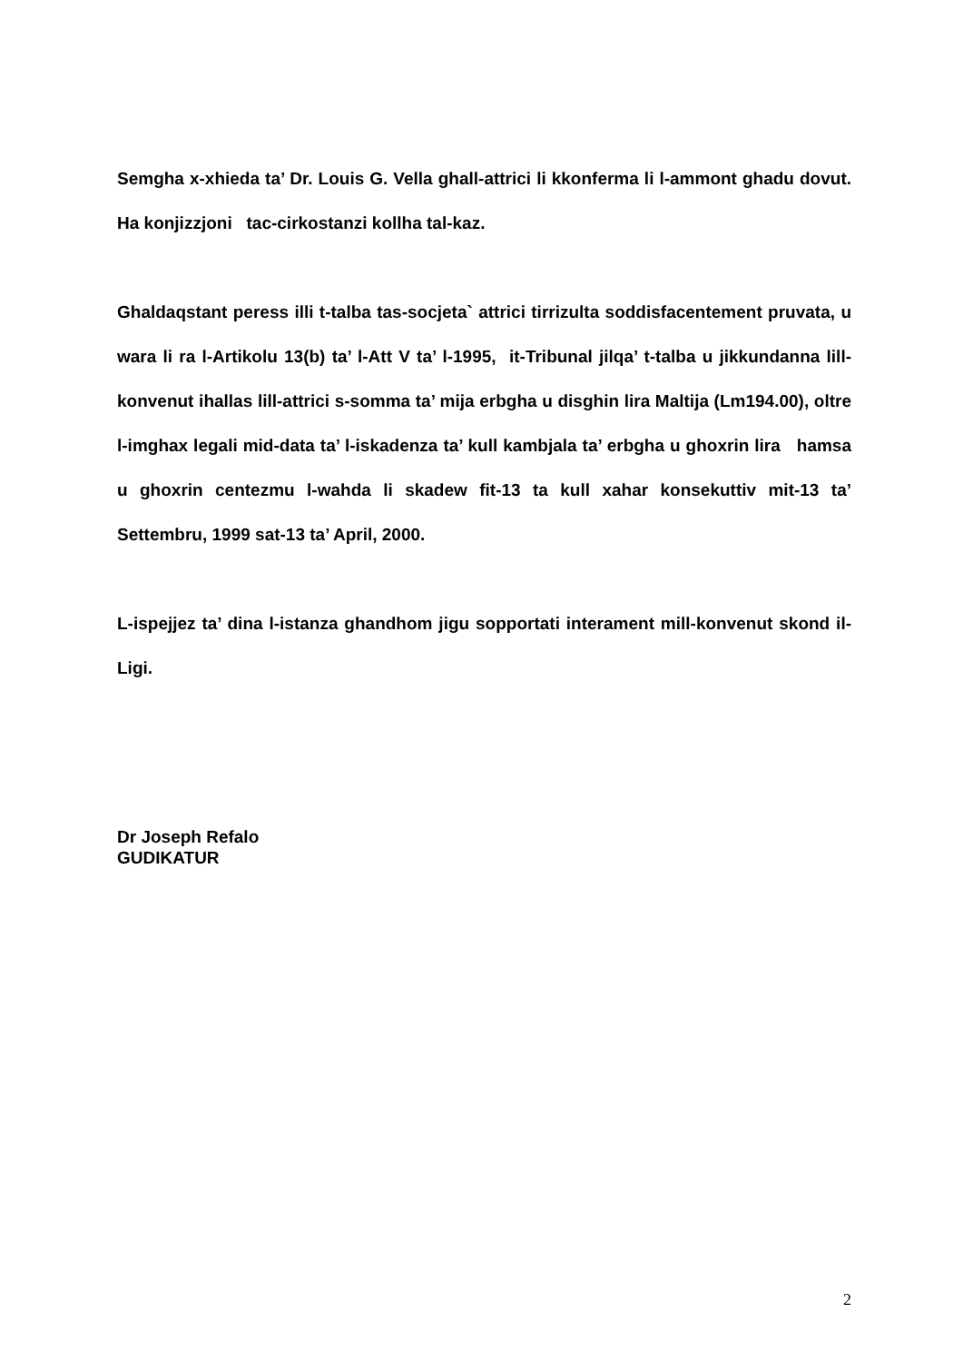Semgha x-xhieda ta’ Dr. Louis G. Vella ghall-attrici li kkonferma li l-ammont ghadu dovut. Ha konjizzjoni tac-cirkostanzi kollha tal-kaz.
Ghaldaqstant peress illi t-talba tas-socjeta` attrici tirrizulta soddisfacentement pruvata, u wara li ra l-Artikolu 13(b) ta’ l-Att V ta’ l-1995, it-Tribunal jilqa’ t-talba u jikkundanna lill-konvenut ihallas lill-attrici s-somma ta’ mija erbgha u disghin lira Maltija (Lm194.00), oltre l-imghax legali mid-data ta’ l-iskadenza ta’ kull kambjala ta’ erbgha u ghoxrin lira hamsa u ghoxrin centezmu l-wahda li skadew fit-13 ta kull xahar konsekuttiv mit-13 ta’ Settembru, 1999 sat-13 ta’ April, 2000.
L-ispejjez ta’ dina l-istanza ghandhom jigu sopportati interament mill-konvenut skond il-Ligi.
Dr Joseph Refalo
GUDIKATUR
2